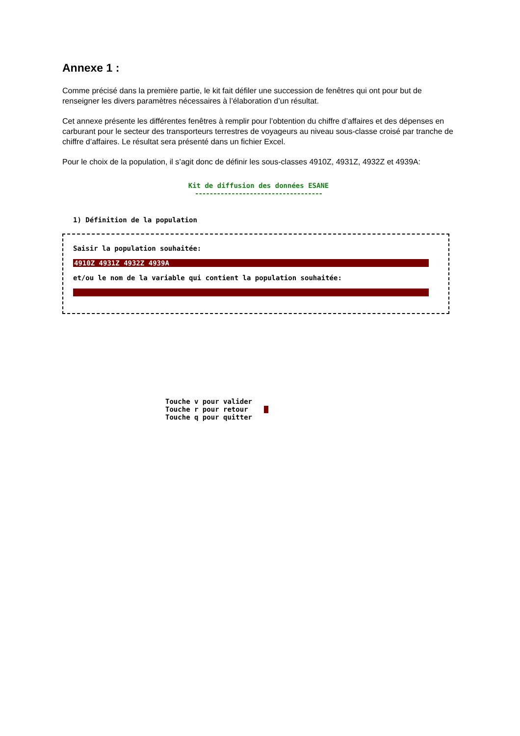Annexe 1 :
Comme précisé dans la première partie, le kit fait défiler une succession de fenêtres qui ont pour but de renseigner les divers paramètres nécessaires à l’élaboration d’un résultat.
Cet annexe présente les différentes fenêtres à remplir pour l’obtention du chiffre d’affaires et des dépenses en carburant pour le secteur des transporteurs terrestres de voyageurs au niveau sous-classe croisé par tranche de chiffre d’affaires. Le résultat sera présenté dans un fichier Excel.
Pour le choix de la population, il s’agit donc de définir les sous-classes 4910Z, 4931Z, 4932Z et 4939A:
Kit de diffusion des données ESANE
-----------------------------------
1) Définition de la population
Saisir la population souhaitée:
4910Z 4931Z 4932Z 4939A
et/ou le nom de la variable qui contient la population souhaitée:
Touche v pour valider
Touche r pour retour
Touche q pour quitter